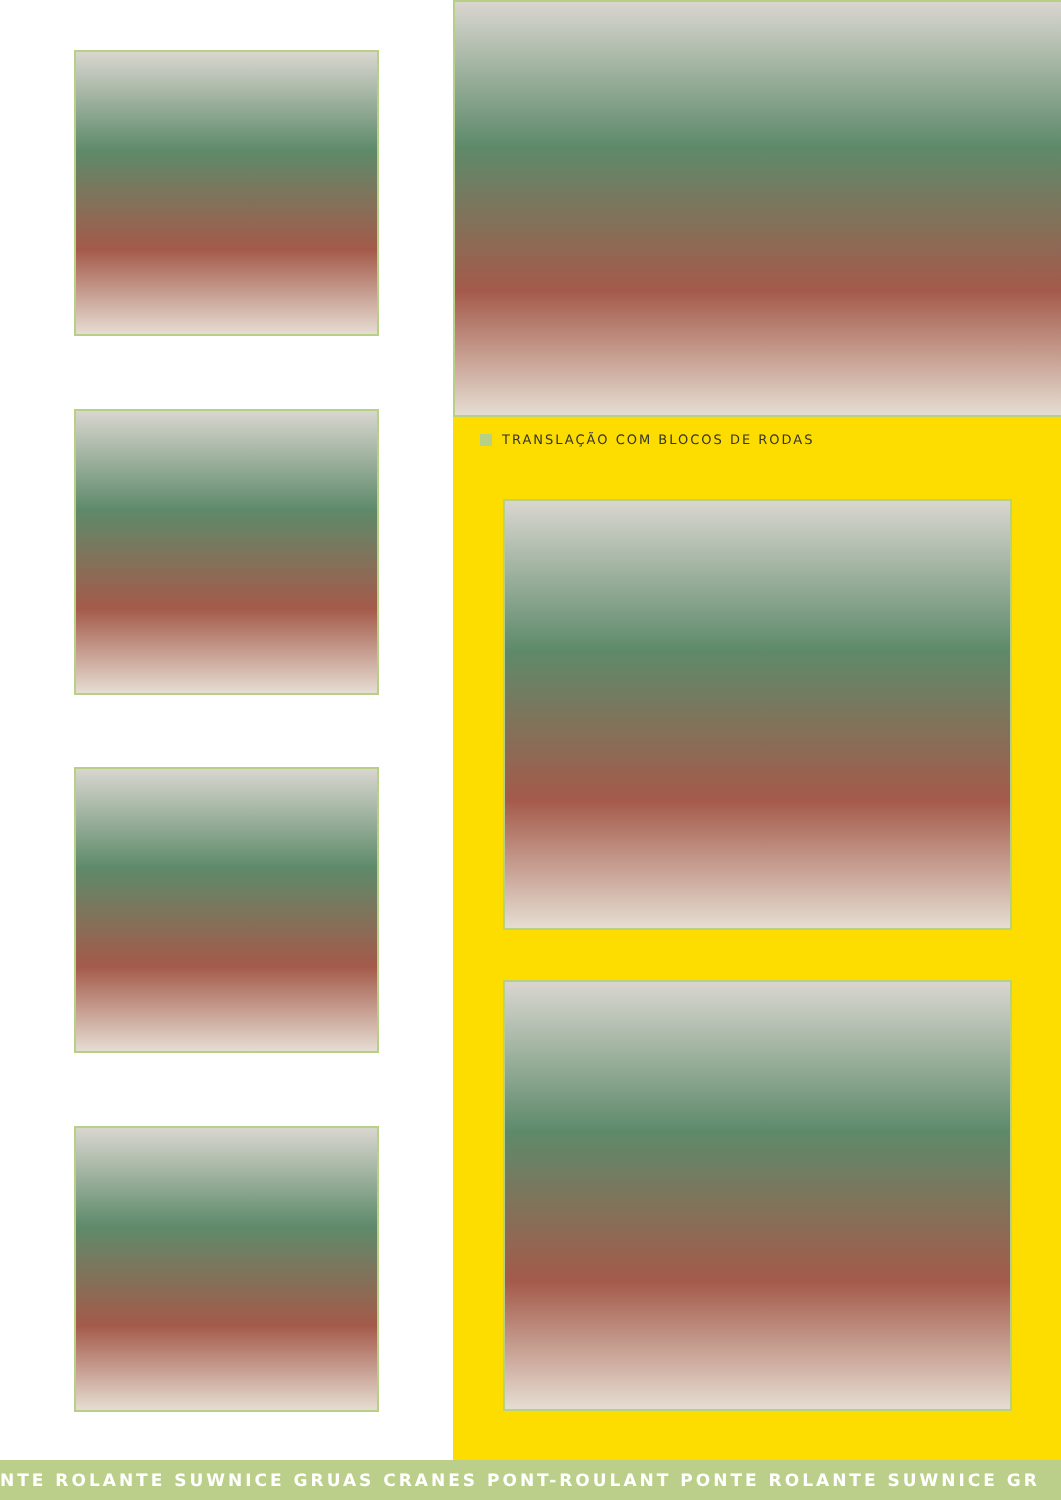TRANSLAÇÃO COM BLOCOS DE RODAS
NTE ROLANTE SUWNICE GRUAS CRANES PONT-ROULANT PONTE ROLANTE SUWNICE GR